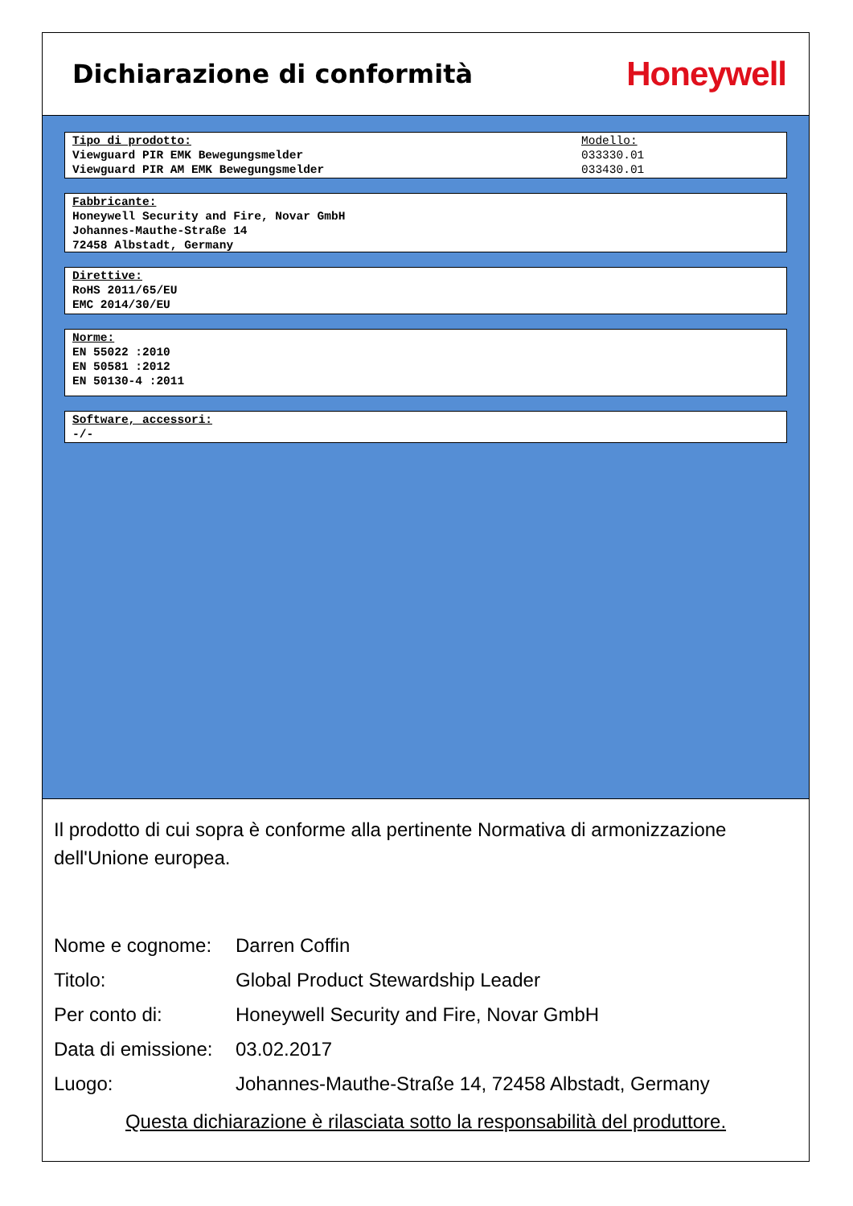Dichiarazione di conformità
Honeywell
Tipo di prodotto:
Viewguard PIR EMK Bewegungsmelder
Viewguard PIR AM EMK Bewegungsmelder
Modello:
033330.01
033430.01
Fabbricante:
Honeywell Security and Fire, Novar GmbH
Johannes-Mauthe-Straße 14
72458 Albstadt, Germany
Direttive:
RoHS 2011/65/EU
EMC 2014/30/EU
Norme:
EN 55022 :2010
EN 50581 :2012
EN 50130-4 :2011
Software, accessori:
-/-
Il prodotto di cui sopra è conforme alla pertinente Normativa di armonizzazione dell'Unione europea.
Nome e cognome: Darren Coffin
Titolo: Global Product Stewardship Leader
Per conto di: Honeywell Security and Fire, Novar GmbH
Data di emissione: 03.02.2017
Luogo: Johannes-Mauthe-Straße 14, 72458 Albstadt, Germany
Questa dichiarazione è rilasciata sotto la responsabilità del produttore.